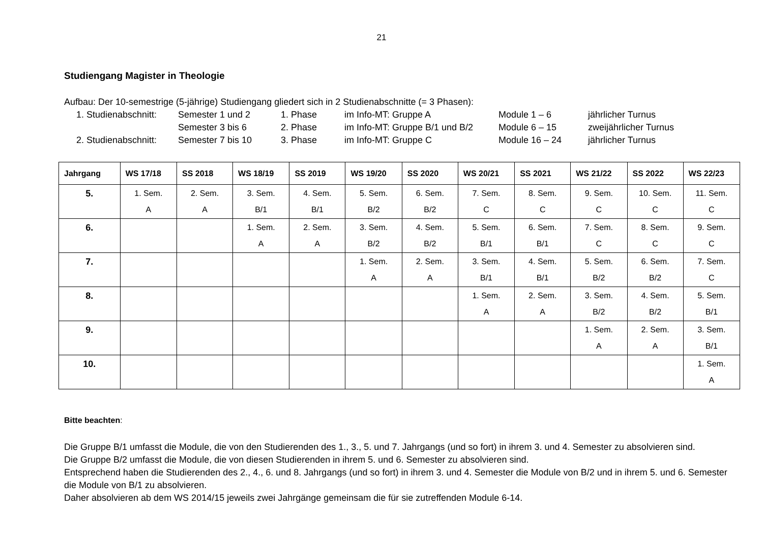21
Studiengang Magister in Theologie
Aufbau: Der 10-semestrige (5-jährige) Studiengang gliedert sich in 2 Studienabschnitte (= 3 Phasen):
| 1. Studienabschnitt: | Semester 1 und 2 | 1. Phase | im Info-MT: Gruppe A | Module 1 – 6 | jährlicher Turnus |
| | Semester 3 bis 6 | 2. Phase | im Info-MT: Gruppe B/1 und B/2 | Module 6 – 15 | zweijährlicher Turnus |
| 2. Studienabschnitt: | Semester 7 bis 10 | 3. Phase | im Info-MT: Gruppe C | Module 16 – 24 | jährlicher Turnus |
| Jahrgang | WS 17/18 | SS 2018 | WS 18/19 | SS 2019 | WS 19/20 | SS 2020 | WS 20/21 | SS 2021 | WS 21/22 | SS 2022 | WS 22/23 |
| --- | --- | --- | --- | --- | --- | --- | --- | --- | --- | --- | --- |
| 5. | 1. Sem. A | 2. Sem. A | 3. Sem. B/1 | 4. Sem. B/1 | 5. Sem. B/2 | 6. Sem. B/2 | 7. Sem. C | 8. Sem. C | 9. Sem. C | 10. Sem. C | 11. Sem. C |
| 6. | | | 1. Sem. A | 2. Sem. A | 3. Sem. B/2 | 4. Sem. B/2 | 5. Sem. B/1 | 6. Sem. B/1 | 7. Sem. C | 8. Sem. C | 9. Sem. C |
| 7. | | | | | 1. Sem. A | 2. Sem. A | 3. Sem. B/1 | 4. Sem. B/1 | 5. Sem. B/2 | 6. Sem. B/2 | 7. Sem. C |
| 8. | | | | | | | 1. Sem. A | 2. Sem. A | 3. Sem. B/2 | 4. Sem. B/2 | 5. Sem. B/1 |
| 9. | | | | | | | | | 1. Sem. A | 2. Sem. A | 3. Sem. B/1 |
| 10. | | | | | | | | | | | 1. Sem. A |
Bitte beachten:
Die Gruppe B/1 umfasst die Module, die von den Studierenden des 1., 3., 5. und 7. Jahrgangs (und so fort) in ihrem 3. und 4. Semester zu absolvieren sind.
Die Gruppe B/2 umfasst die Module, die von diesen Studierenden in ihrem 5. und 6. Semester zu absolvieren sind.
Entsprechend haben die Studierenden des 2., 4., 6. und 8. Jahrgangs (und so fort) in ihrem 3. und 4. Semester die Module von B/2 und in ihrem 5. und 6. Semester die Module von B/1 zu absolvieren.
Daher absolvieren ab dem WS 2014/15 jeweils zwei Jahrgänge gemeinsam die für sie zutreffenden Module 6-14.